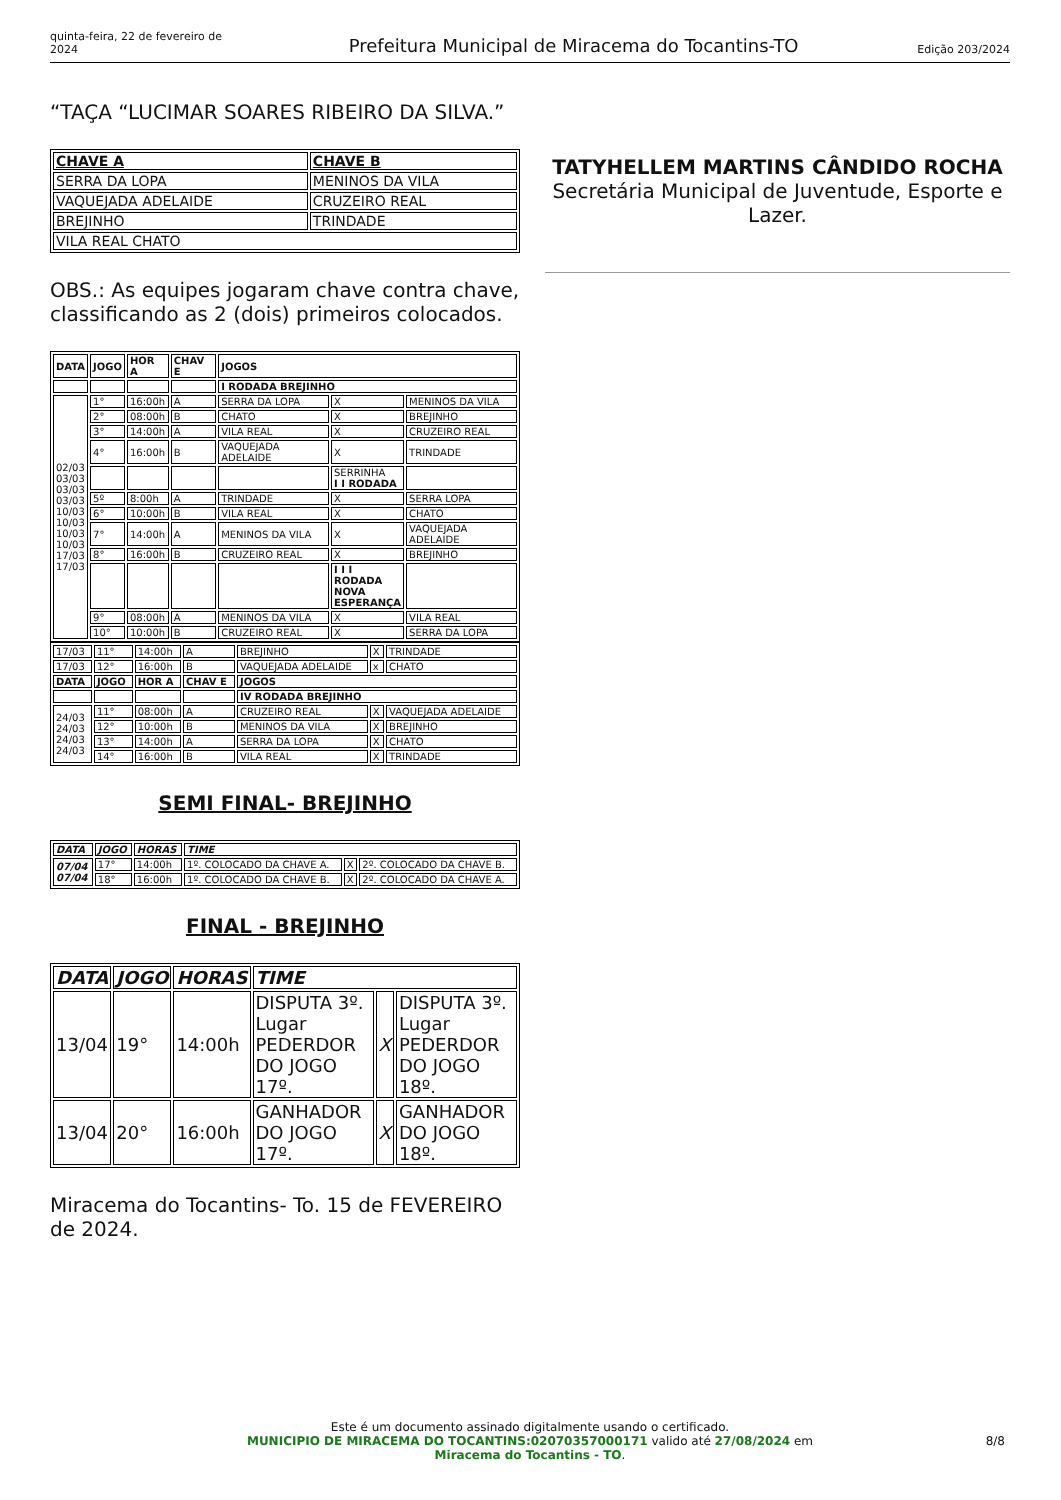quinta-feira, 22 de fevereiro de 2024 Prefeitura Municipal de Miracema do Tocantins-TO Edição 203/2024
“TAÇA “LUCIMAR SOARES RIBEIRO DA SILVA.”
| CHAVE A | CHAVE B |
| --- | --- |
| SERRA DA LOPA | MENINOS DA VILA |
| VAQUEJADA ADELAIDE | CRUZEIRO REAL |
| BREJINHO | TRINDADE |
| VILA REAL CHATO | |
OBS.: As equipes jogaram chave contra chave, classificando as 2 (dois) primeiros colocados.
| DATA | JOGO | HOR A | CHAV E | JOGOS | | |
| --- | --- | --- | --- | --- | --- | --- |
| | | | | I RODADA BREJINHO | | |
| 02/03 03/03 03/03 03/03 10/03 10/03 10/03 10/03 17/03 17/03 | 1° | 16:00h | A | SERRA DA LOPA | X | MENINOS DA VILA |
| | 2° | 08:00h | B | CHATO | X | BREJINHO |
| | 3° | 14:00h | A | VILA REAL | X | CRUZEIRO REAL |
| | 4° | 16:00h | B | VAQUEJADA ADELAIDE | X | TRINDADE |
| | | | | | SERRINHA I I RODADA | |
| | 5º | 8:00h | A | TRINDADE | X | SERRA LOPA |
| | 6° | 10:00h | B | VILA REAL | X | CHATO |
| | 7° | 14:00h | A | MENINOS DA VILA | X | VAQUEJADA ADELAIDE |
| | 8° | 16:00h | B | CRUZEIRO REAL | X | BREJINHO |
| | | | | | I I I RODADA NOVA ESPERANÇA | |
| | 9° | 08:00h | A | MENINOS DA VILA | X | VILA REAL |
| | 10° | 10:00h | B | CRUZEIRO REAL | X | SERRA DA LOPA |
| 17/03 | 11° | 14:00h | A | BREJINHO | X | TRINDADE |
| 17/03 | 12° | 16:00h | B | VAQUEJADA ADELAIDE | x | CHATO |
| DATA | JOGO | HOR A | CHAV E | JOGOS | | |
| | | | | IV RODADA BREJINHO | | |
| 24/03 24/03 24/03 24/03 | 11° | 08:00h | A | CRUZEIRO REAL | X | VAQUEJADA ADELAIDE |
| | 12° | 10:00h | B | MENINOS DA VILA | X | BREJINHO |
| | 13° | 14:00h | A | SERRA DA LOPA | X | CHATO |
| | 14° | 16:00h | B | VILA REAL | X | TRINDADE |
SEMI FINAL- BREJINHO
| DATA | JOGO | HORAS | TIME | | |
| --- | --- | --- | --- | --- | --- |
| 07/04 07/04 | 17° | 14:00h | 1º. COLOCADO DA CHAVE A. | X | 2º. COLOCADO DA CHAVE B. |
| | 18° | 16:00h | 1º. COLOCADO DA CHAVE B. | X | 2º. COLOCADO DA CHAVE A. |
FINAL - BREJINHO
| DATA | JOGO | HORAS | TIME | | |
| --- | --- | --- | --- | --- | --- |
| 13/04 | 19° | 14:00h | DISPUTA 3º. Lugar PEDERDOR DO JOGO 17º. | X | DISPUTA 3º. Lugar PEDERDOR DO JOGO 18º. |
| 13/04 | 20° | 16:00h | GANHADOR DO JOGO 17º. | X | GANHADOR DO JOGO 18º. |
Miracema do Tocantins- To. 15 de FEVEREIRO de 2024.
TATYHELLEM MARTINS CÂNDIDO ROCHA
Secretária Municipal de Juventude, Esporte e Lazer.
Este é um documento assinado digitalmente usando o certificado.
MUNICIPIO DE MIRACEMA DO TOCANTINS:02070357000171 valido até 27/08/2024 em
Miracema do Tocantins - TO.
8/8